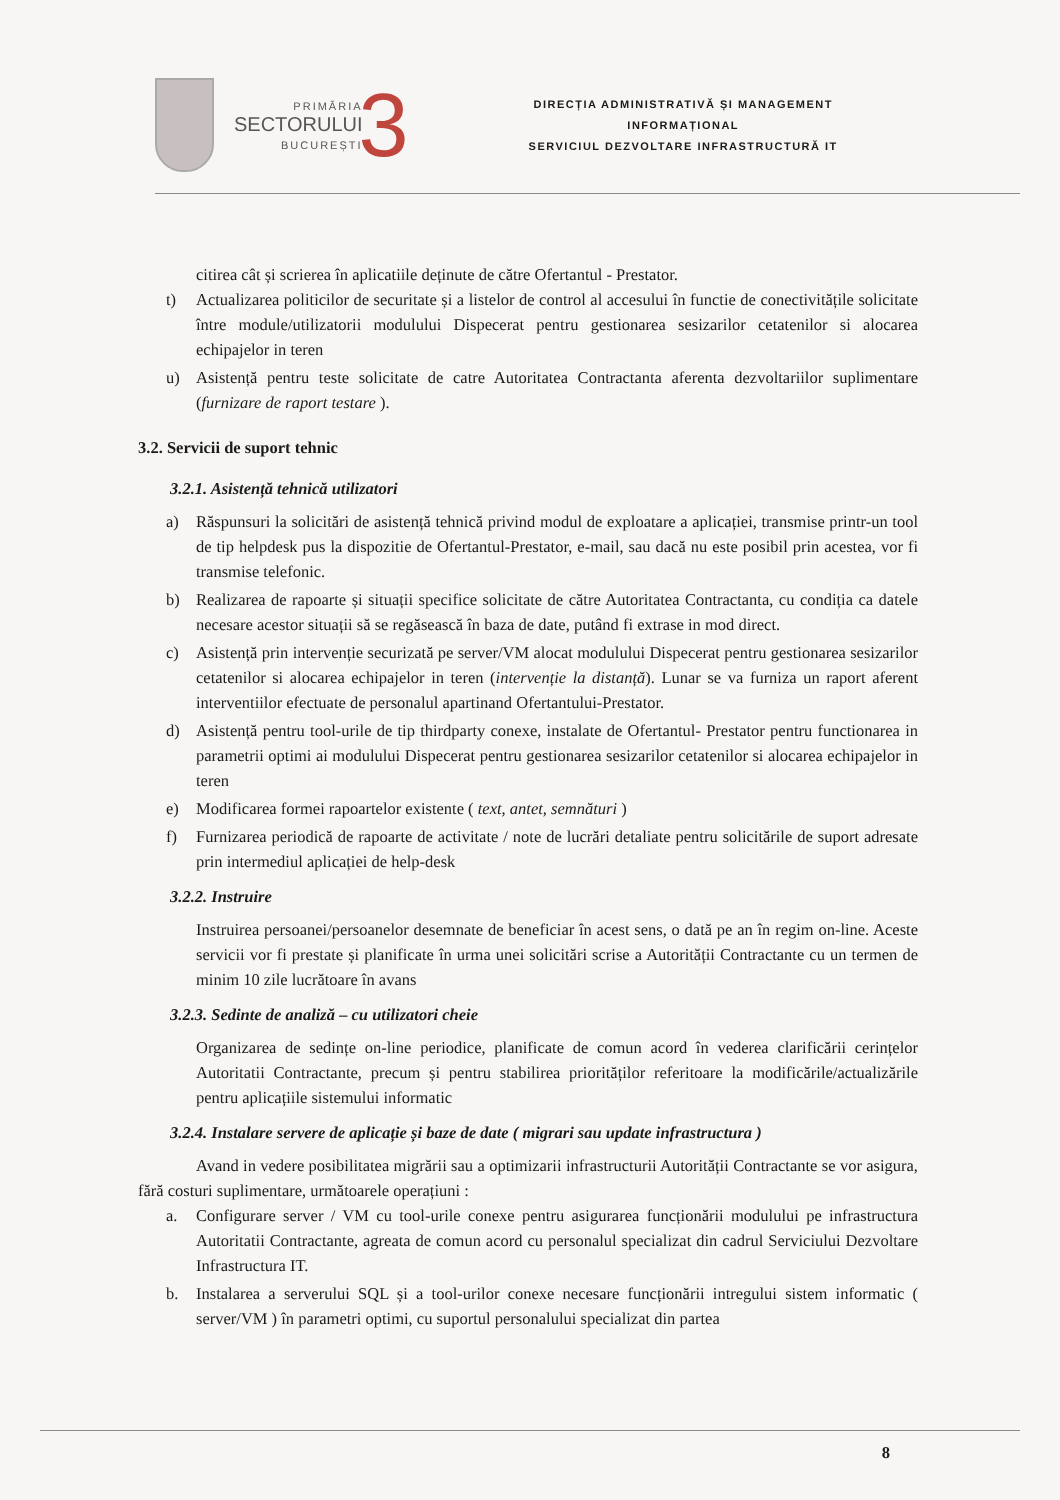PRIMĂRIA
SECTORULUI
BUCUREȘTI
3
DIRECȚIA ADMINISTRATIVĂ ȘI MANAGEMENT
INFORMAȚIONAL
SERVICIUL DEZVOLTARE INFRASTRUCTURĂ IT
citirea cât și scrierea în aplicatiile deținute de către Ofertantul - Prestator.
t) Actualizarea politicilor de securitate și a listelor de control al accesului în functie de conectivitățile solicitate între module/utilizatorii modulului Dispecerat pentru gestionarea sesizarilor cetatenilor si alocarea echipajelor in teren
u) Asistență pentru teste solicitate de catre Autoritatea Contractanta aferenta dezvoltariilor suplimentare (furnizare de raport testare ).
3.2. Servicii de suport tehnic
3.2.1. Asistență tehnică utilizatori
a) Răspunsuri la solicitări de asistență tehnică privind modul de exploatare a aplicației, transmise printr-un tool de tip helpdesk pus la dispozitie de Ofertantul-Prestator, e-mail, sau dacă nu este posibil prin acestea, vor fi transmise telefonic.
b) Realizarea de rapoarte și situații specifice solicitate de către Autoritatea Contractanta, cu condiția ca datele necesare acestor situații să se regăsească în baza de date, putând fi extrase in mod direct.
c) Asistență prin intervenție securizată pe server/VM alocat modulului Dispecerat pentru gestionarea sesizarilor cetatenilor si alocarea echipajelor in teren (intervenție la distanță). Lunar se va furniza un raport aferent interventiilor efectuate de personalul apartinand Ofertantului-Prestator.
d) Asistență pentru tool-urile de tip thirdparty conexe, instalate de Ofertantul- Prestator pentru functionarea in parametrii optimi ai modulului Dispecerat pentru gestionarea sesizarilor cetatenilor si alocarea echipajelor in teren
e) Modificarea formei rapoartelor existente ( text, antet, semnături )
f) Furnizarea periodică de rapoarte de activitate / note de lucrări detaliate pentru solicitările de suport adresate prin intermediul aplicației de help-desk
3.2.2. Instruire
Instruirea persoanei/persoanelor desemnate de beneficiar în acest sens, o dată pe an în regim on-line. Aceste servicii vor fi prestate și planificate în urma unei solicitări scrise a Autorității Contractante cu un termen de minim 10 zile lucrătoare în avans
3.2.3. Sedinte de analiză – cu utilizatori cheie
Organizarea de sedințe on-line periodice, planificate de comun acord în vederea clarificării cerințelor Autoritatii Contractante, precum și pentru stabilirea priorităților referitoare la modificările/actualizările pentru aplicațiile sistemului informatic
3.2.4. Instalare servere de aplicație și baze de date ( migrari sau update infrastructura )
Avand in vedere posibilitatea migrării sau a optimizarii infrastructurii Autorității Contractante se vor asigura, fără costuri suplimentare, următoarele operațiuni :
a. Configurare server / VM cu tool-urile conexe pentru asigurarea funcționării modulului pe infrastructura Autoritatii Contractante, agreata de comun acord cu personalul specializat din cadrul Serviciului Dezvoltare Infrastructura IT.
b. Instalarea a serverului SQL și a tool-urilor conexe necesare funcționării intregului sistem informatic ( server/VM ) în parametri optimi, cu suportul personalului specializat din partea
8